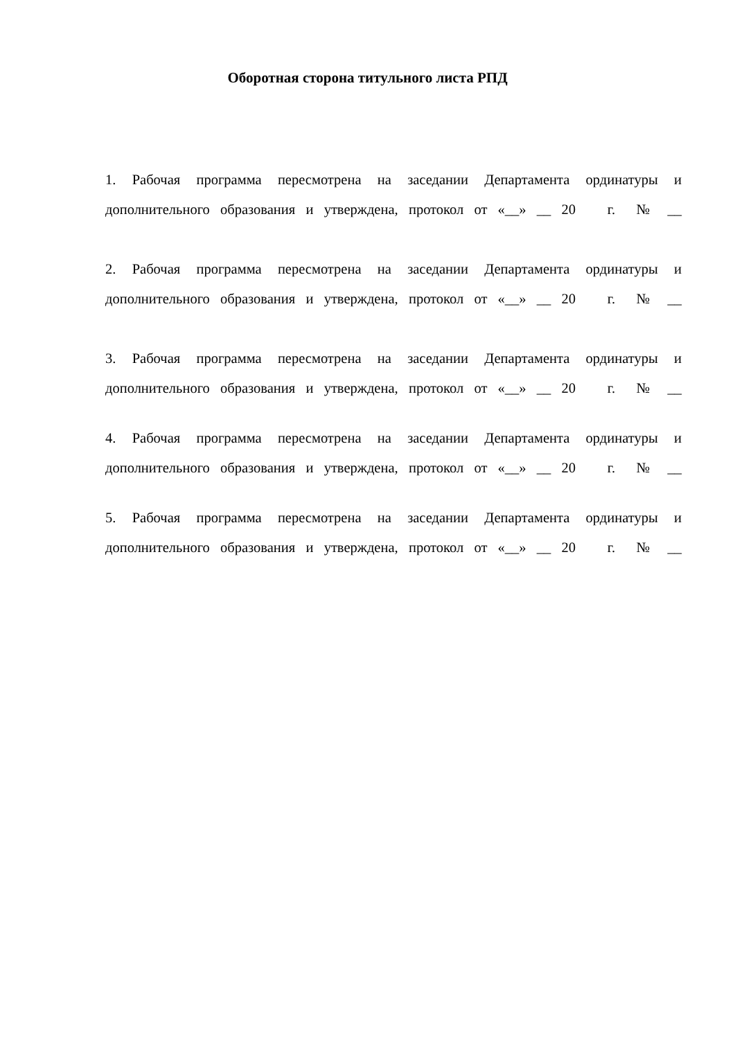Оборотная сторона титульного листа РПД
1. Рабочая программа пересмотрена на заседании Департамента ординатуры и
дополнительного образования и утверждена, протокол от «__» __ 20 г. № __
2. Рабочая программа пересмотрена на заседании Департамента ординатуры и
дополнительного образования и утверждена, протокол от «__» __ 20 г. № __
3. Рабочая программа пересмотрена на заседании Департамента ординатуры и
дополнительного образования и утверждена, протокол от «__» __ 20 г. № __
4. Рабочая программа пересмотрена на заседании Департамента ординатуры и
дополнительного образования и утверждена, протокол от «__» __ 20 г. № __
5. Рабочая программа пересмотрена на заседании Департамента ординатуры и
дополнительного образования и утверждена, протокол от «__» __ 20 г. № __